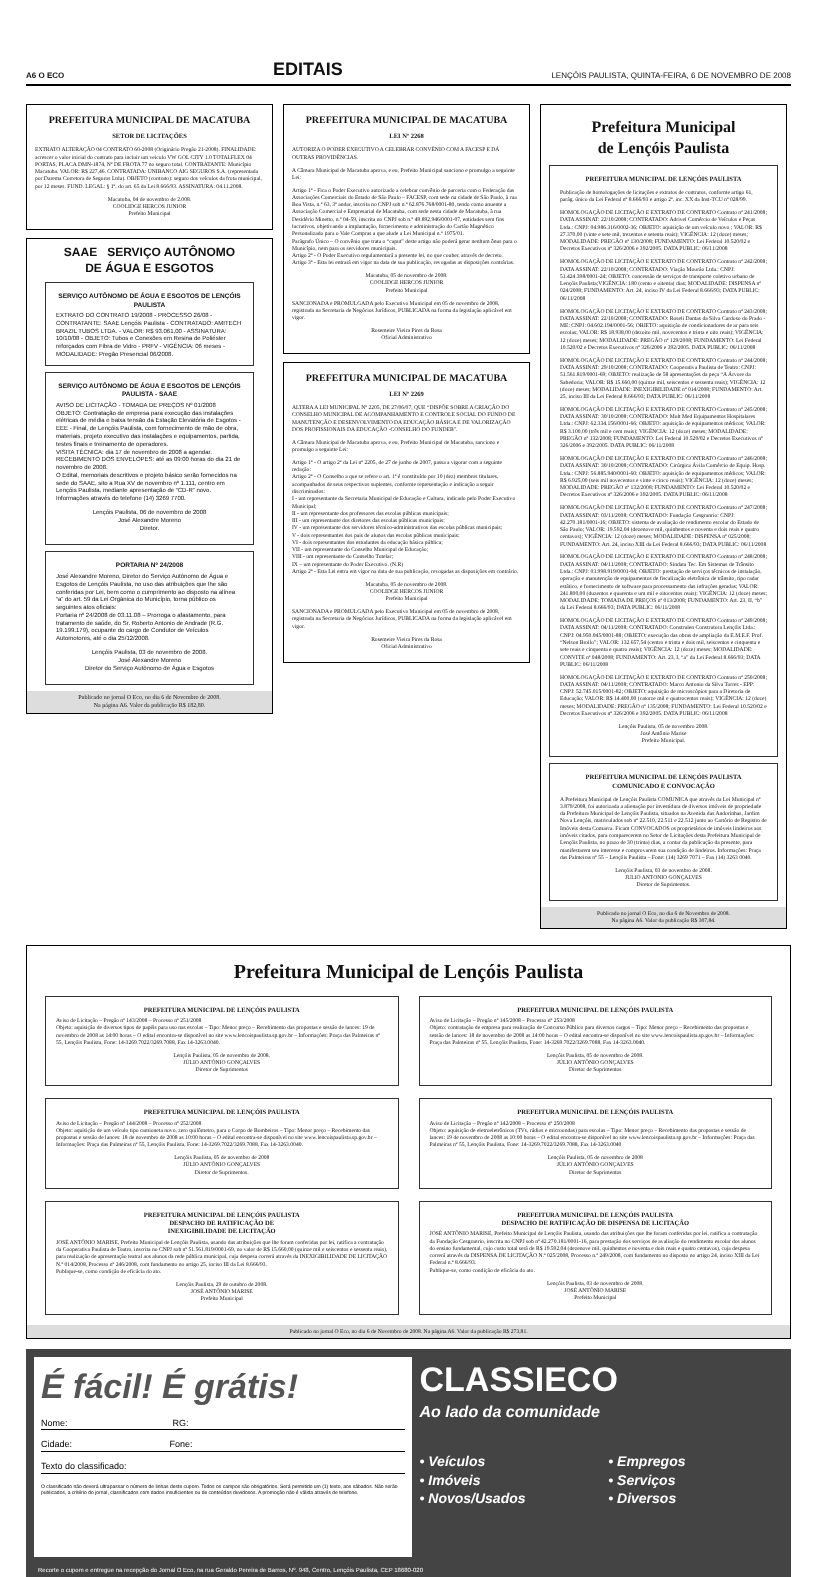A6 O ECO EDITAIS LENÇÓIS PAULISTA, QUINTA-FEIRA, 6 DE NOVEMBRO DE 2008
PREFEITURA MUNICIPAL DE MACATUBA
SETOR DE LICITAÇÕES
EXTRATO ALTERAÇÃO 04 CONTRATO 60-2008 (Originário Pregão 21-2008). FINALIDADE: acrescer o valor inicial do contrato para incluir um veiculo VW GOL CITY 1.0 TOTALFLEX 04 PORTAS, PLACA DMN-1874, Nº DE FROTA 77 no seguro total. CONTRATANTE: Município Macatuba. VALOR: R$ 227,46. CONTRATADA: UNIBANCO AIG SEGUROS S.A. (representada por Darema Corretora de Seguros Ltda). OBJETO (contrato): seguro dos veículos da frota municipal, por 12 meses. FUND. LEGAL: § 1º, do art. 65 da Lei 8.666/93. ASSINATURA: 04.11.2008.
Macatuba, 04 de novembro de 2.008.
COOLIDGE HERCOS JUNIOR
Prefeito Municipal
SAAE SERVIÇO AUTÔNOMO
DE ÁGUA E ESGOTOS
SERVIÇO AUTÔNOMO DE ÁGUA E ESGOTOS DE LENÇÓIS PAULISTA
EXTRATO DO CONTRATO 19/2008 - PROCESSO 26/08 - CONTRATANTE: SAAE Lençóis Paulista - CONTRATADO: AMITECH BRAZIL TUBOS LTDA. - VALOR: R$ 93.061,00 - ASSINATURA: 10/10/08 - OBJETO: Tubos e Conexões em Resina de Poliéster reforçados com Fibra de Vidro - PRFV - VIGÊNCIA: 06 meses - MODALIDADE: Pregão Presencial 06/2008.
SERVIÇO AUTÔNOMO DE ÁGUA E ESGOTOS DE LENÇÓIS PAULISTA - SAAE
AVISO DE LICITAÇÃO - TOMADA DE PREÇOS Nº 01/2008
OBJETO: Contratação de empresa para execução das instalações elétricas de média e baixa tensão da Estação Elevatória de Esgotos - EEE - Final, de Lençóis Paulista, com fornecimento de mão de obra, materiais, projeto executivo das instalações e equipamentos, partida, testes finais e treinamento de operadores.
VISITA TÉCNICA: dia 17 de novembro de 2008 a agendar.
RECEBIMENTO DOS ENVELOPES: até as 09:00 horas do dia 21 de novembro de 2008.
O Edital, memoriais descritivos e projeto básico serão fornecidos na sede do SAAE, sito a Rua XV de novembro nº 1.111, centro em Lençóis Paulista, mediante apresentação de “CD-R” novo. Informações através do telefone (14) 3269 7700.
Lençóis Paulista, 06 de novembro de 2008
José Alexandre Moreno
Diretor.
PORTARIA Nº 24/2008
José Alexandre Moreno, Diretor do Serviço Autônomo de Água e Esgotos de Lençóis Paulista, no uso das atribuições que lhe são conferidas por Lei, bem como o cumprimento ao disposto na alínea “a” do art. 59 da Lei Orgânica do Município, torna público os seguintes atos oficiais:
Portaria nº 24/2008 de 03.11.08 – Prorroga o afastamento, para tratamento de saúde, do Sr. Roberto Antonio de Andrade (R.G. 19.199.179), ocupante do cargo de Condutor de Veículos Automotores, até o dia 25/12/2008.
Lençóis Paulista, 03 de novembro de 2008.
José Alexandre Moreno
Diretor do Serviço Autônomo de Água e Esgotos
Publicado no jornal O Eco, no dia 6 de Novembro de 2008.
Na página A6. Valor da publicação R$ 182,80.
PREFEITURA MUNICIPAL DE MACATUBA
LEI Nº 2268
AUTORIZA O PODER EXECUTIVO A CELEBRAR CONVÊNIO COM A FACESP E DÁ OUTRAS PROVIDÊNCIAS.
A Câmara Municipal de Macatuba aprova, e eu, Prefeito Municipal sanciono e promulgo a seguinte Lei:
Artigo 1º - Fica o Poder Executivo autorizado a celebrar convênio de parceria com o Federação das Associações Comerciais do Estado de São Paulo – FACESP, com sede na cidade de São Paulo, à rua Boa Vista, n.º 63, 3º andar, inscrita no CNPJ sob n.º 62.876.768/0001-80, tendo como anuente a Associação Comercial e Empresarial de Macatuba, com sede nesta cidade de Macatuba, à rua Desidério Minetto, n.º 04-59, inscrita no CNPJ sob n.º 49.892.946/0001-07, entidades sem fins lucrativos, objetivando a implantação, fornecimento e administração do Cartão Magnético Personalizado para o Vale Compras a que alude a Lei Municipal n.º 1975/01.
Parágrafo Único – O convênio que trata o “caput” deste artigo não poderá gerar nenhum ônus para o Município, nem para os servidores municipais.
Artigo 2º - O Poder Executivo regulamentará a presente lei, no que couber, através de decreto.
Artigo 3º - Esta lei entrará em vigor na data de sua publicação, revogadas as disposições contrárias.
Macatuba, 05 de novembro de 2008.
COOLIDGE HERCOS JUNIOR
Prefeito Municipal
SANCIONADA e PROMULGADA pelo Executivo Municipal em 05 de novembro de 2008, registrada na Secretaria de Negócios Jurídicos, PUBLICADA na forma da legislação aplicável em vigor.
Rosemeire Vieira Pires da Rosa
Oficial Administrativo
PREFEITURA MUNICIPAL DE MACATUBA
LEI Nº 2269
ALTERA A LEI MUNICIPAL Nº 2205, DE 27/06/07, QUE “DISPÕE SOBRE A CRIAÇÃO DO CONSELHO MUNICIPAL DE ACOMPANHAMENTO E CONTROLE SOCIAL DO FUNDO DE MANUTENÇÃO E DESENVOLVIMENTO DA EDUCAÇÃO BÁSICA E DE VALORIZAÇÃO DOS PROFISSIONAIS DA EDUCAÇÃO -CONSELHO DO FUNDEB”.
A Câmara Municipal de Macatuba aprova, e eu, Prefeito Municipal de Macatuba, sanciono e promulgo a seguinte Lei:
Artigo 1º - O artigo 2º da Lei nº 2205, de 27 de junho de 2007, passa a vigorar com a seguinte redação:
Artigo 2º - O Conselho a que se refere o art. 1º é constituído por 10 (dez) membros titulares, acompanhados de seus respectivos suplentes, conforme representação e indicação a seguir discriminados:
I - um representante da Secretaria Municipal de Educação e Cultura, indicado pelo Poder Executivo Municipal;
II - um representante dos professores das escolas públicas municipais;
III - um representante dos diretores das escolas públicas municipais;
IV - um representante dos servidores técnico-administrativos das escolas públicas municipais;
V - dois representantes dos pais de alunos das escolas públicas municipais;
VI - dois representantes dos estudantes da educação básica pública;
VII - um representante do Conselho Municipal de Educação;
VIII - um representante do Conselho Tutelar;
IX – um representante do Poder Executivo. (N.R)
Artigo 2º - Esta Lei entra em vigor na data de sua publicação, revogadas as disposições em contrário.
Macatuba, 05 de novembro de 2008.
COOLIDGE HERCOS JUNIOR
Prefeito Municipal
SANCIONADA e PROMULGADA pelo Executivo Municipal em 05 de novembro de 2008, registrada na Secretaria de Negócios Jurídicos, PUBLICADA na forma da legislação aplicável em vigor.
Rosemeire Vieira Pires da Rosa
Oficial Administrativo
Prefeitura Municipal
de Lençóis Paulista
PREFEITURA MUNICIPAL DE LENÇÓIS PAULISTA
Publicação de homologações de licitações e extratos de contratos, conforme artigo 61, parág. único da Lei Federal nº 8.666/93 e artigo 2º, inc. XX da Inst-TCU nº 028/99.
HOMOLOGAÇÃO DE LICITAÇÃO E EXTRATO DE CONTRATO Contrato nº 241/2008; DATA ASSINAT: 22/10/2008; CONTRATADO: Adrivel Comércio de Veículos e Peças Ltda.: CNPJ: 04.986.316/0002-36; OBJETO: aquisição de um veículo novo ; VALOR: R$ 27.370,00 (vinte e sete mil, trezentos e setenta reais); VIGÊNCIA: 12 (doze) meses; MODALIDADE: PREGÃO nº 130/2008; FUNDAMENTO: Lei Federal 10.520/02 e Decretos Executivos nº 326/2006 e 392/2005. DATA PUBLIC: 06/11/2008
HOMOLOGAÇÃO DE LICITAÇÃO E EXTRATO DE CONTRATO Contrato nº 242/2008; DATA ASSINAT: 22/10/2008; CONTRATADO: Viação Mourão Ltda.: CNPJ: 51.424.398/0001-24; OBJETO: concessão de serviços de transporte coletivo urbano de Lençóis Paulista;VIGÊNCIA: 180 (cento e oitenta) dias; MODALIDADE: DISPENSA nº 024/2008; FUNDAMENTO: Art. 24, inciso IV da Lei Federal 8.666/93; DATA PUBLIC: 06/11/2008
HOMOLOGAÇÃO DE LICITAÇÃO E EXTRATO DE CONTRATO Contrato nº 243/2008; DATA ASSINAT: 22/10/2008; CONTRATADO: Roseli Dantas da Silva Cardoso do Prado - ME: CNPJ: 04.602.194/0001-56; OBJETO: aquisição de condicionadores de ar para seis escolas; VALOR: R$ 18.938,00 (dezoito mil, novecentos e trinta e oito reais); VIGÊNCIA: 12 (doze) meses; MODALIDADE: PREGÃO nº 129/2008; FUNDAMENTO: Lei Federal 10.520/02 e Decretos Executivos nº 326/2006 e 392/2005. DATA PUBLIC: 06/11/2008
HOMOLOGAÇÃO DE LICITAÇÃO E EXTRATO DE CONTRATO Contrato nº 244/2008; DATA ASSINAT: 29/10/2008; CONTRATADO: Cooperativa Paulista de Teatro: CNPJ: 51.561.819/0001-69; OBJETO: realização de 58 apresentações da peça “A Árvore da Sabedoria; VALOR: R$ 15.660,00 (quinze mil, seiscentos e sessenta reais); VIGÊNCIA: 12 (doze) meses; MODALIDADE: INEXIGIBILIDADE nº 014/2008; FUNDAMENTO: Art. 25, inciso III da Lei Federal 8.666/93; DATA PUBLIC: 06/11/2008
HOMOLOGAÇÃO DE LICITAÇÃO E EXTRATO DE CONTRATO Contrato nº 245/2008; DATA ASSINAT: 30/10/2008; CONTRATADO: Mult Med Equipamentos Hospitalares Ltda.: CNPJ: 62.334.156/0001-66; OBJETO: aquisição de equipamentos médicos; VALOR: R$ 3.100,00 (três mil e cem reais); VIGÊNCIA: 12 (doze) meses; MODALIDADE: PREGÃO nº 132/2008; FUNDAMENTO: Lei Federal 10.520/02 e Decretos Executivos nº 326/2006 e 392/2005. DATA PUBLIC: 06/11/2008
HOMOLOGAÇÃO DE LICITAÇÃO E EXTRATO DE CONTRATO Contrato nº 246/2008; DATA ASSINAT: 30/10/2008; CONTRATADO: Cirúrgica Ávila Comércio de Equip. Hosp. Ltda.: CNPJ: 56.885.940/0001-60; OBJETO: aquisição de equipamentos médicos; VALOR: R$ 6.925,00 (seis mil novecentos e vinte e cinco reais); VIGÊNCIA: 12 (doze) meses; MODALIDADE: PREGÃO nº 132/2008; FUNDAMENTO: Lei Federal 10.520/02 e Decretos Executivos nº 326/2006 e 392/2005. DATA PUBLIC: 06/11/2008
HOMOLOGAÇÃO DE LICITAÇÃO E EXTRATO DE CONTRATO Contrato nº 247/2008; DATA ASSINAT: 03/11/2008; CONTRATADO: Fundação Cesgranrio: CNPJ: 42.270.181/0001-16; OBJETO: sistema de avaliação de rendimento escolar do Estado de São Paulo; VALOR: 19.592,04 (dezenove mil, quinhentos e noventa e dois reais e quatro centavos); VIGÊNCIA: 12 (doze) meses; MODALIDADE: DISPENSA nº 025/2008; FUNDAMENTO: Art. 24, inciso XIII da Lei Federal 8.666/93; DATA PUBLIC: 06/11/2008
HOMOLOGAÇÃO DE LICITAÇÃO E EXTRATO DE CONTRATO Contrato nº 248/2008; DATA ASSINAT: 04/11/2008; CONTRATADO: Sindata Tec. Em Sistemas de Trânsito Ltda.: CNPJ: 03.998.919/0001-04; OBJETO: prestação de serviços técnicos de instalação, operação e manutenção de equipamentos de fiscalização eletrônica de trânsito, tipo radar estático, e fornecimento de software para processamento das infrações geradas; VALOR: 241.800,00 (duzentos e quarenta e um mil e oitocentos reais); VIGÊNCIA: 12 (doze) meses; MODALIDADE: TOMADA DE PREÇOS nº 013/2008; FUNDAMENTO: Art. 23, II, “b” da Lei Federal 8.666/93; DATA PUBLIC: 06/11/2008
HOMOLOGAÇÃO DE LICITAÇÃO E EXTRATO DE CONTRATO Contrato nº 249/2008; DATA ASSINAT: 04/11/2008; CONTRATADO: Construlen Construtora Lençóis Ltda.: CNPJ: 04.950.045/0001-88; OBJETO: execução das obras de ampliação da E.M.E.F. Prof. “Nelson Brollo”; VALOR: 132.657,54 (centro e trinta e dois mil, seiscentos e cinquenta e sete reais e cinquenta e quatro reais); VIGÊNCIA: 12 (doze) meses; MODALIDADE: CONVITE nº 048/2008; FUNDAMENTO: Art. 23, I, “a” da Lei Federal 8.666/93; DATA PUBLIC: 06/11/2008
HOMOLOGAÇÃO DE LICITAÇÃO E EXTRATO DE CONTRATO Contrato nº 250/2008; DATA ASSINAT: 04/11/2008; CONTRATADO: Marco Antonio da Silva Torres - EPP: CNPJ: 52.745.015/0001-82; OBJETO: aquisição de microscópios para a Diretoria de Educação; VALOR: R$ 14.400,00 (catorze mil e quatrocentos reais); VIGÊNCIA: 12 (doze) meses; MODALIDADE: PREGÃO nº 135/2008; FUNDAMENTO: Lei Federal 10.520/02 e Decretos Executivos nº 326/2006 e 392/2005. DATA PUBLIC: 06/11/2008
Lençóis Paulista, 05 de novembro 2008.
José Antônio Marise
Prefeito Municipal.
PREFEITURA MUNICIPAL DE LENÇÓIS PAULISTA
COMUNICADO E CONVOCAÇÃO
A Prefeitura Municipal de Lençóis Paulista COMUNICA que através da Lei Municipal nº 3.879/2008, foi autorizada a alienação por investidura de diversos imóveis de propriedade da Prefeitura Municipal de Lençóis Paulista, situados na Avenida das Andorinhas, Jardim Nova Lençóis, matriculados sob nº 22.510, 22.511 e 22.512 junto ao Cartório de Registro de Imóveis desta Comarca. Ficam CONVOCADOS os proprietários de imóveis lindeiros aos imóveis citados, para comparecerem no Setor de Licitações desta Prefeitura Municipal de Lençóis Paulista, no prazo de 30 (trinta) dias, a contar da publicação da presente, para manifestarem seu interesse e comprovarem sua condição de lindeiros. Informações: Praça das Palmeiras nº 55 – Lençóis Paulista – Fone: (14) 3269 7071 – Fax (14) 3263 0040.
Lençóis Paulista, 03 de novembro de 2008.
JULIO ANTONIO GONÇALVES
Diretor de Suprimentos.
Publicado no jornal O Eco, no dia 6 de Novembro de 2008.
Na página A6. Valor da publicação R$ 307,84.
Prefeitura Municipal de Lençóis Paulista
PREFEITURA MUNICIPAL DE LENÇÓIS PAULISTA
Aviso de Licitação – Pregão nº 143/2008 – Processo nº 251/2008
Objeto: aquisição de diversos tipos de papéis para uso nas escolas – Tipo: Menor preço – Recebimento das propostas e sessão de lances: 19 de novembro de 2008 as 14:00 horas – O edital encontra-se disponível no site www.lencoispaulista.sp.gov.br – Informações: Praça das Palmeiras nº 55, Lençóis Paulista, Fone: 14-3269.7022/3269.7088, Fax 14-3263.0040.
Lençóis Paulista, 05 de novembro de 2008.
JÚLIO ANTÔNIO GONÇALVES
Diretor de Suprimentos
PREFEITURA MUNICIPAL DE LENÇÓIS PAULISTA
Aviso de Licitação – Pregão nº 145/2008 – Processo nº 253/2008
Objeto: contratação de empresa para realização de Concurso Público para diversos cargos – Tipo: Menor preço – Recebimento das propostas e sessão de lances: 18 de novembro de 2008 as 14:00 horas – O edital encontra-se disponível no site www.lencoispaulista.sp.gov.br – Informações: Praça das Palmeiras nº 55, Lençóis Paulista, Fone: 14-3269.7022/3269.7088, Fax 14-3263.0040.
Lençóis Paulista, 05 de novembro de 2008.
JÚLIO ANTÔNIO GONÇALVES
Diretor de Suprimentos
PREFEITURA MUNICIPAL DE LENÇÓIS PAULISTA
Aviso de Licitação – Pregão nº 144/2008 – Processo nº 252/2008
Objeto: aquisição de um veículo tipo camioneta novo, zero quilômetro, para o Corpo de Bombeiros – Tipo: Menor preço – Recebimento das propostas e sessão de lances: 18 de novembro de 2008 as 10:00 horas – O edital encontra-se disponível no site www.lencoispaulista.sp.gov.br – Informações: Praça das Palmeiras nº 55, Lençóis Paulista, Fone: 14-3269.7022/3269.7088, Fax 14-3263.0040.
Lençóis Paulista, 05 de novembro de 2008
JÚLIO ANTÔNIO GONÇALVES
Diretor de Suprimentos.
PREFEITURA MUNICIPAL DE LENÇÓIS PAULISTA
Aviso de Licitação – Pregão nº 142/2008 – Processo nº 250/2008
Objeto: aquisição de eletroeletrônicos (TVs, rádios e microondas) para escolas – Tipo: Menor preço – Recebimento das propostas e sessão de lances: 19 de novembro de 2008 as 10:00 horas – O edital encontra-se disponível no site www.lencoispaulista.sp.gov.br – Informações: Praça das Palmeiras nº 55, Lençóis Paulista, Fone: 14-3269.7022/3269.7088, Fax 14-3263.0040
Lençóis Paulista, 05 de novembro de 2008
JÚLIO ANTÔNIO GONÇALVES
Diretor de Suprimentos
PREFEITURA MUNICIPAL DE LENÇÓIS PAULISTA
DESPACHO DE RATIFICAÇÃO DE
INEXIGIBILIDADE DE LICITAÇÃO
JOSÉ ANTÔNIO MARISE, Prefeito Municipal de Lençóis Paulista, usando das atribuições que lhe foram conferidas por lei, ratifica a contratação da Cooperativa Paulista de Teatro, inscrita no CNPJ sob nº 51.561.819/0001-69, no valor de R$ 15.660,00 (quinze mil e seiscentos e sessenta reais), para realização de apresentação teatral aos alunos da rede pública municipal, cuja despesa correrá através da INEXIGIBILIDADE DE LICITAÇÃO N.º 014/2008, Processo nº 246/2008, com fundamento no artigo 25, inciso III da Lei 8.666/93.
Publique-se, como condição de eficácia do ato.
Lençóis Paulista, 29 de outubro de 2008.
JOSÉ ANTÔNIO MARISE
Prefeito Municipal
PREFEITURA MUNICIPAL DE LENÇÓIS PAULISTA
DESPACHO DE RATIFICAÇÃO DE DISPENSA DE LICITAÇÃO
JOSÉ ANTÔNIO MARISE, Prefeito Municipal de Lençóis Paulista, usando das atribuições que lhe foram conferidas por lei, ratifica a contratação da Fundação Cesgranrio, inscrita no CNPJ sob nº 42.270.181/0001-16, para prestação dos serviços de avaliação do rendimento escolar dos alunos do ensino fundamental, cujo custo total será de R$ 19.592,04 (dezenove mil, quinhentos e noventa e dois reais e quatro centavos), cuja despesa correrá através da DISPENSA DE LICITAÇÃO N.º 025/2008, Processo n.º 249/2008, com fundamento no disposto no artigo 24, inciso XIII da Lei Federal n.º 8.666/93.
Publique-se, como condição de eficácia do ato.
Lençóis Paulista, 03 de novembro de 2008.
JOSÉ ANTÔNIO MARISE
Prefeito Municipal
Publicado no jornal O Eco, no dia 6 de Novembro de 2008. Na página A6. Valor da publicação R$ 273,81.
É fácil! É grátis!
Nome: RG:
Cidade: Fone:
Texto do classificado:
O classificado não deverá ultrapassar o número de linhas deste cupom. Todos os campos são obrigatórios. Será permitido um (1) texto, aos sábados. Não serão publicados, a critério do jornal, classificados com dados insuficientes ou de conteúdos duvidosos. A promoção não é válida através de telefone.
CLASSIECO
Ao lado da comunidade
• Veículos
• Imóveis
• Novos/Usados
• Empregos
• Serviços
• Diversos
Recorte o cupom e entregue na recepção do Jornal O Eco, na rua Geraldo Pereira de Barros, Nº. 948, Centro, Lençóis Paulista, CEP 18680-020